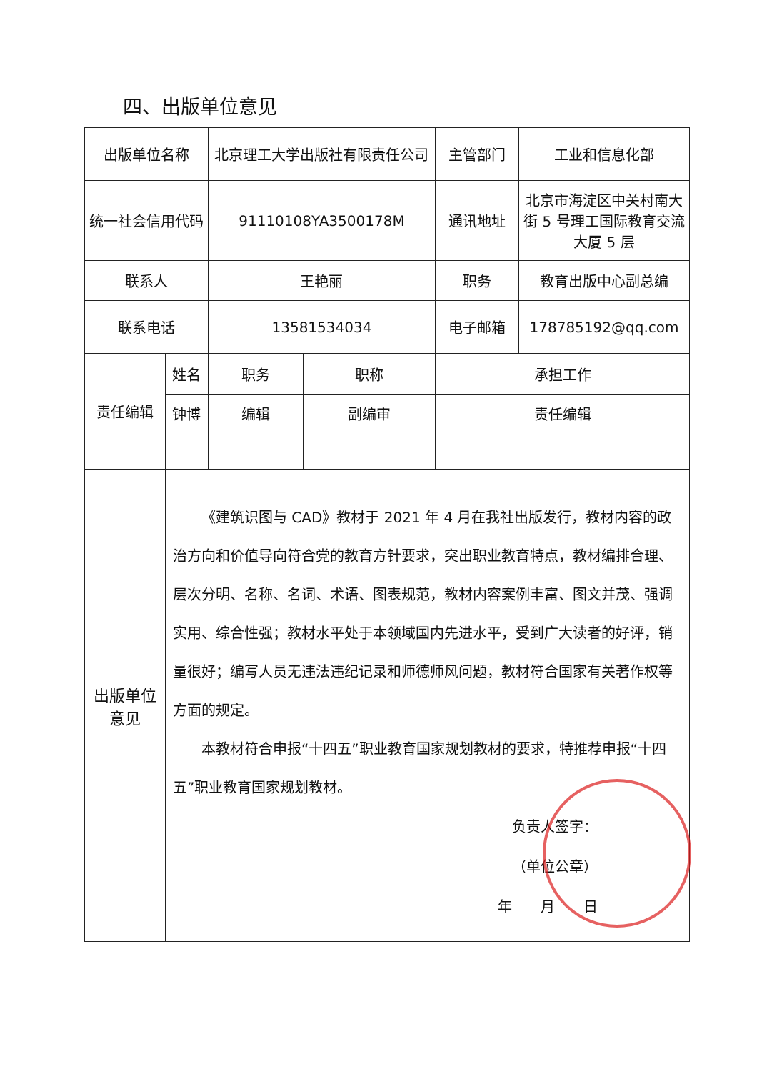四、出版单位意见
| 出版单位名称 | | 北京理工大学出版社有限责任公司 | | 主管部门 | 工业和信息化部 |
| 统一社会信用代码 | | 91110108YA3500178M | | 通讯地址 | 北京市海淀区中关村南大街 5 号理工国际教育交流大厦 5 层 |
| 联系人 | | 王艳丽 | | 职务 | 教育出版中心副总编 |
| 联系电话 | | 13581534034 | | 电子邮箱 | 178785192@qq.com |
| 责任编辑 | 姓名 | 职务 | 职称 | 承担工作 | |
| | 钟博 | 编辑 | 副编审 | 责任编辑 | |
| 出版单位 意见 | 《建筑识图与 CAD》教材于 2021 年 4 月在我社出版发行，教材内容的政治方向和价值导向符合党的教育方针要求，突出职业教育特点，教材编排合理、层次分明、名称、名词、术语、图表规范，教材内容案例丰富、图文并茂、强调实用、综合性强；教材水平处于本领域国内先进水平，受到广大读者的好评，销量很好；编写人员无违法违纪记录和师德师风问题，教材符合国家有关著作权等方面的规定。 本教材符合申报“十四五”职业教育国家规划教材的要求，特推荐申报“十四五”职业教育国家规划教材。 负责人签字： （单位公章） 年 月 日 | | | | |